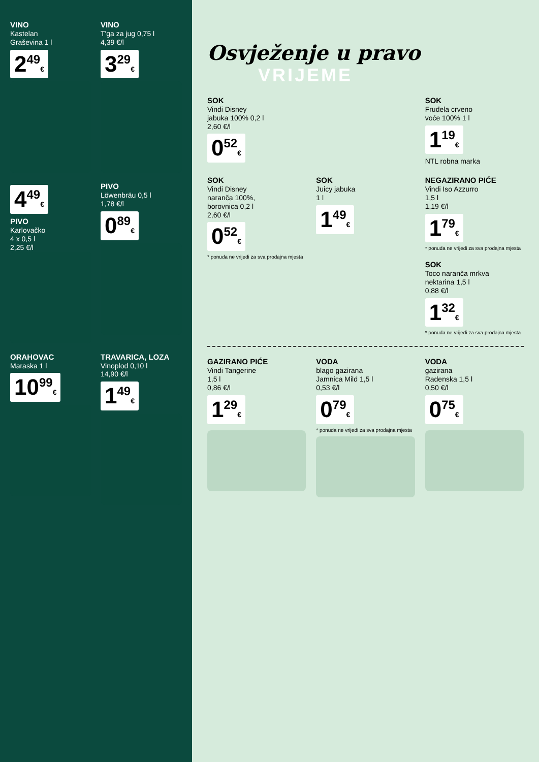VINO
Kastelan
Graševina 1 l
2<sup>49</sup>€
VINO
T'ga za jug 0,75 l
4,39 €/l
3<sup>29</sup>€
4<sup>49</sup>€
PIVO
Karlovačko
4 x 0,5 l
2,25 €/l
PIVO
Löwenbräu 0,5 l
1,78 €/l
0<sup>89</sup>€
ORAHOVAC
Maraska 1 l
10<sup>99</sup>€
TRAVARICA, LOZA
Vinoplod 0,10 l
14,90 €/l
1<sup>49</sup>€
Osvježenje u pravo
VRIJEME
SOK
Vindi Disney
jabuka 100% 0,2 l
2,60 €/l
0<sup>52</sup>€
SOK
Frudela crveno
voće 100% 1 l
1<sup>19</sup>€
NTL robna marka
SOK
Vindi Disney
naranča 100%,
borovnica 0,2 l
2,60 €/l
0<sup>52</sup>€
* ponuda ne vrijedi za sva prodajna mjesta
SOK
Juicy jabuka
1 l
1<sup>49</sup>€
NEGAZIRANO PIĆE
Vindi Iso Azzurro
1,5 l
1,19 €/l
1<sup>79</sup>€
* ponuda ne vrijedi za sva prodajna mjesta
SOK
Toco naranča mrkva
nektarina 1,5 l
0,88 €/l
1<sup>32</sup>€
* ponuda ne vrijedi za sva prodajna mjesta
GAZIRANO PIĆE
Vindi Tangerine
1,5 l
0,86 €/l
1<sup>29</sup>€
VODA
blago gazirana
Jamnica Mild 1,5 l
0,53 €/l
0<sup>79</sup>€
* ponuda ne vrijedi za sva prodajna mjesta
VODA
gazirana
Radenska 1,5 l
0,50 €/l
0<sup>75</sup>€